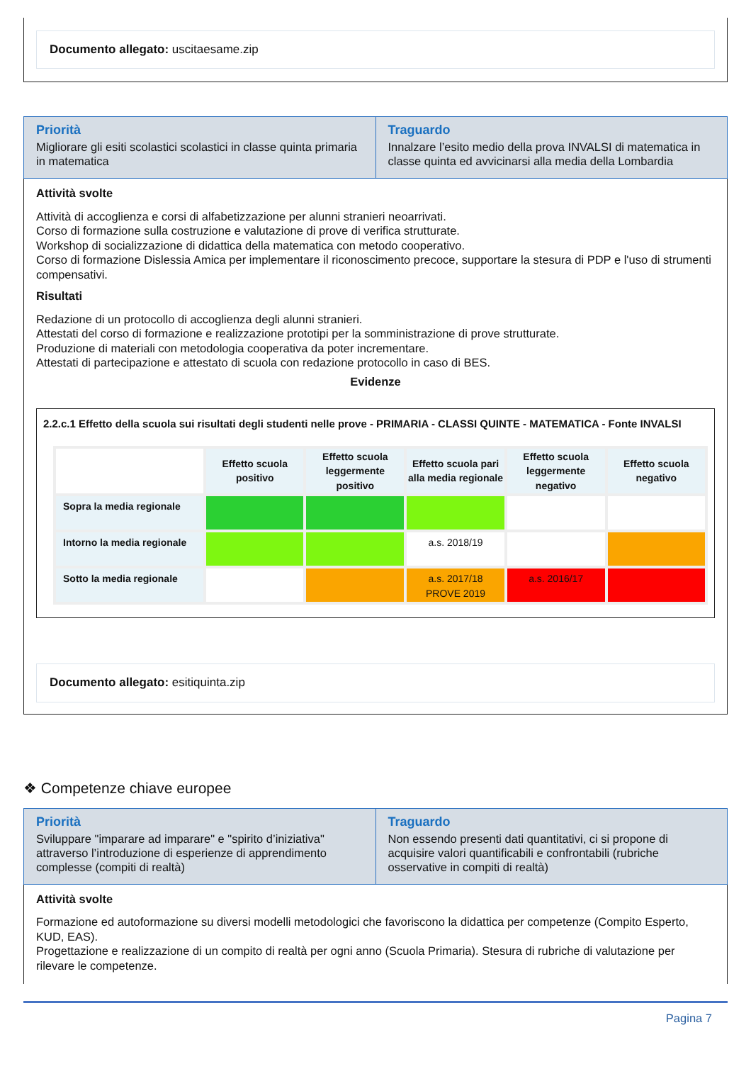Documento allegato: uscitaesame.zip
Priorità
Migliorare gli esiti scolastici scolastici in classe quinta primaria in matematica
Traguardo
Innalzare l’esito medio della prova INVALSI di matematica in classe quinta ed avvicinarsi alla media della Lombardia
Attività svolte
Attività di accoglienza e corsi di alfabetizzazione per alunni stranieri neoarrivati.
Corso di formazione sulla costruzione e valutazione di prove di verifica strutturate.
Workshop di socializzazione di didattica della matematica con metodo cooperativo.
Corso di formazione Dislessia Amica per implementare il riconoscimento precoce, supportare la stesura di PDP e l'uso di strumenti compensativi.
Risultati
Redazione di un protocollo di accoglienza degli alunni stranieri.
Attestati del corso di formazione e realizzazione prototipi per la somministrazione di prove strutturate.
Produzione di materiali con metodologia cooperativa da poter incrementare.
Attestati di partecipazione e attestato di scuola con redazione protocollo in caso di BES.
Evidenze
2.2.c.1 Effetto della scuola sui risultati degli studenti nelle prove - PRIMARIA - CLASSI QUINTE - MATEMATICA - Fonte INVALSI
| | Effetto scuola positivo | Effetto scuola leggermente positivo | Effetto scuola pari alla media regionale | Effetto scuola leggermente negativo | Effetto scuola negativo |
| Sopra la media regionale | | | | | |
| Intorno la media regionale | | | a.s. 2018/19 | | |
| Sotto la media regionale | | | a.s. 2017/18 PROVE 2019 | a.s. 2016/17 | |
Documento allegato: esitiquinta.zip
❖ Competenze chiave europee
Priorità
Sviluppare "imparare ad imparare" e "spirito d’iniziativa" attraverso l’introduzione di esperienze di apprendimento complesse (compiti di realtà)
Traguardo
Non essendo presenti dati quantitativi, ci si propone di acquisire valori quantificabili e confrontabili (rubriche osservative in compiti di realtà)
Attività svolte
Formazione ed autoformazione su diversi modelli metodologici che favoriscono la didattica per competenze (Compito Esperto, KUD, EAS).
Progettazione e realizzazione di un compito di realtà per ogni anno (Scuola Primaria). Stesura di rubriche di valutazione per rilevare le competenze.
Pagina 7